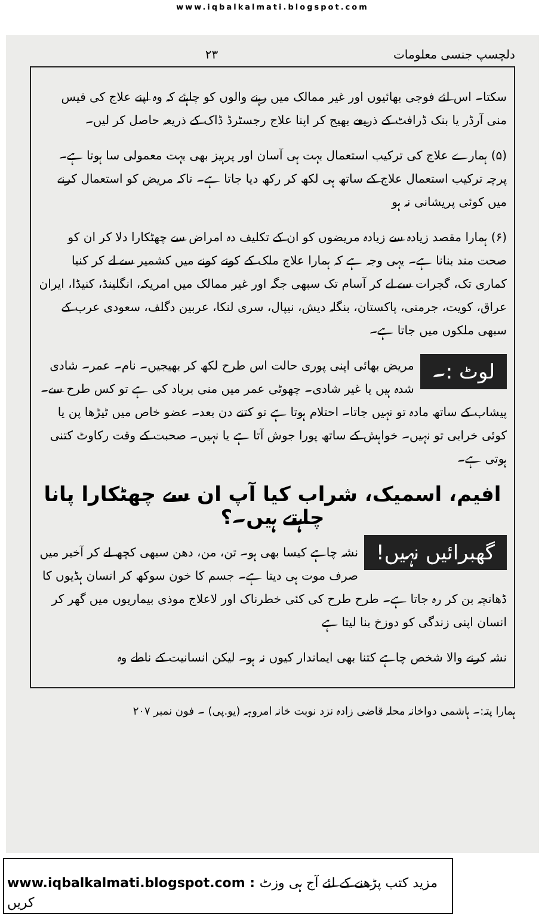www.iqbalkalmati.blogspot.com
دلچسپ جنسی معلومات ۲۳
سکتا۔ اس لئے فوجی بھائیوں اور غیر ممالک میں رہنے والوں کو چاہئے کہ وہ اپنے علاج کی فیس منی آرڈر یا بنک ڈرافٹ کے ذریعے بھیج کر اپنا علاج رجسٹرڈ ڈاک کے ذریعہ حاصل کر لیں۔
(۵) ہمارے علاج کی ترکیب استعمال بہت ہی آسان اور پرہیز بھی بہت معمولی سا ہوتا ہے۔ پرچہ ترکیب استعمال علاج کے ساتھ ہی لکھ کر رکھ دیا جاتا ہے۔ تاکہ مریض کو استعمال کرنے میں کوئی پریشانی نہ ہو
(۶) ہمارا مقصد زیادہ سے زیادہ مریضوں کو ان کے تکلیف دہ امراض سے چھٹکارا دلا کر ان کو صحت مند بنانا ہے۔ یہی وجہ ہے کہ ہمارا علاج ملک کے کونے کونے میں کشمیر سے لے کر کنیا کماری تک، گجرات سے لے کر آسام تک سبھی جگہ اور غیر ممالک میں امریکہ، انگلینڈ، کنیڈا، ایران عراق، کویت، جرمنی، پاکستان، بنگلہ دیش، نیپال، سری لنکا، عربین دگلف، سعودی عرب کے سبھی ملکوں میں جاتا ہے۔
لوٹ :۔
مریض بھائی اپنی پوری حالت اس طرح لکھ کر بھیجیں۔ نام۔ عمر۔ شادی شدہ ہیں یا غیر شادی۔ چھوٹی عمر میں منی برباد کی ہے تو کس طرح سے۔ پیشاب کے ساتھ مادہ تو نہیں جاتا۔ احتلام ہوتا ہے تو کتنے دن بعد۔ عضو خاص میں ٹیڑھا پن یا کوئی خرابی تو نہیں۔ خواہش کے ساتھ پورا جوش آتا ہے یا نہیں۔ صحبت کے وقت رکاوٹ کتنی ہوتی ہے۔
افیم، اسمیک، شراب کیا آپ ان سے چھٹکارا پانا چاہتے ہیں۔؟
گھبرائیں نہیں!
نشہ چاہے کیسا بھی ہو۔ تن، من، دھن سبھی کچھ لے کر آخیر میں صرف موت ہی دیتا ہے۔ جسم کا خون سوکھ کر انسان ہڈیوں کا ڈھانچہ بن کر رہ جاتا ہے۔ طرح طرح کی کئی خطرناک اور لاعلاج موذی بیماریوں میں گھر کر انسان اپنی زندگی کو دوزخ بنا لیتا ہے
نشہ کرنے والا شخص چاہے کتنا بھی ایماندار کیوں نہ ہو۔ لیکن انسانیت کے ناطے وہ
ہمارا پتہ:۔ ہاشمی دواخانہ محلہ قاضی زادہ نزد نوبت خانہ امروہہ (یو.پی) ۔ فون نمبر ۲۰۷
www.iqbalkalmati.blogspot.com : مزید کتب پڑھنے کے لئے آج ہی وزٹ کریں